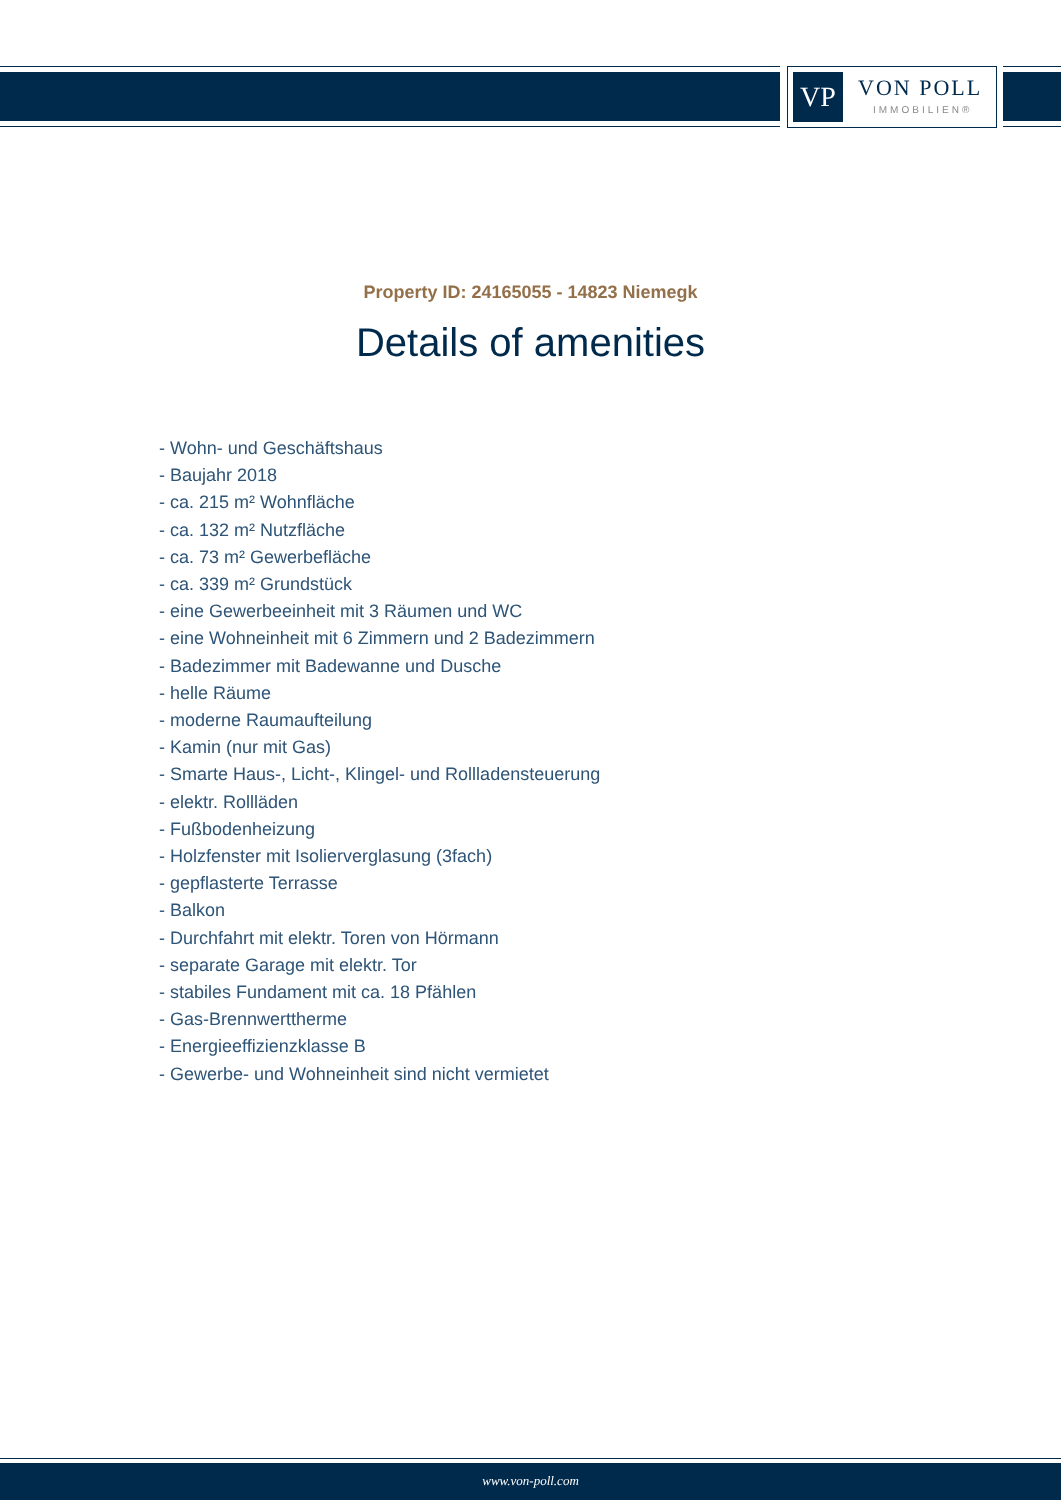VP VON POLL
IMMOBILIEN®
Property ID: 24165055 - 14823 Niemegk
Details of amenities
- Wohn- und Geschäftshaus
- Baujahr 2018
- ca. 215 m² Wohnfläche
- ca. 132 m² Nutzfläche
- ca. 73 m² Gewerbefläche
- ca. 339 m² Grundstück
- eine Gewerbeeinheit mit 3 Räumen und WC
- eine Wohneinheit mit 6 Zimmern und 2 Badezimmern
- Badezimmer mit Badewanne und Dusche
- helle Räume
- moderne Raumaufteilung
- Kamin (nur mit Gas)
- Smarte Haus-, Licht-, Klingel- und Rollladensteuerung
- elektr. Rollläden
- Fußbodenheizung
- Holzfenster mit Isolierverglasung (3fach)
- gepflasterte Terrasse
- Balkon
- Durchfahrt mit elektr. Toren von Hörmann
- separate Garage mit elektr. Tor
- stabiles Fundament mit ca. 18 Pfählen
- Gas-Brennwerttherme
- Energieeffizienzklasse B
- Gewerbe- und Wohneinheit sind nicht vermietet
www.von-poll.com